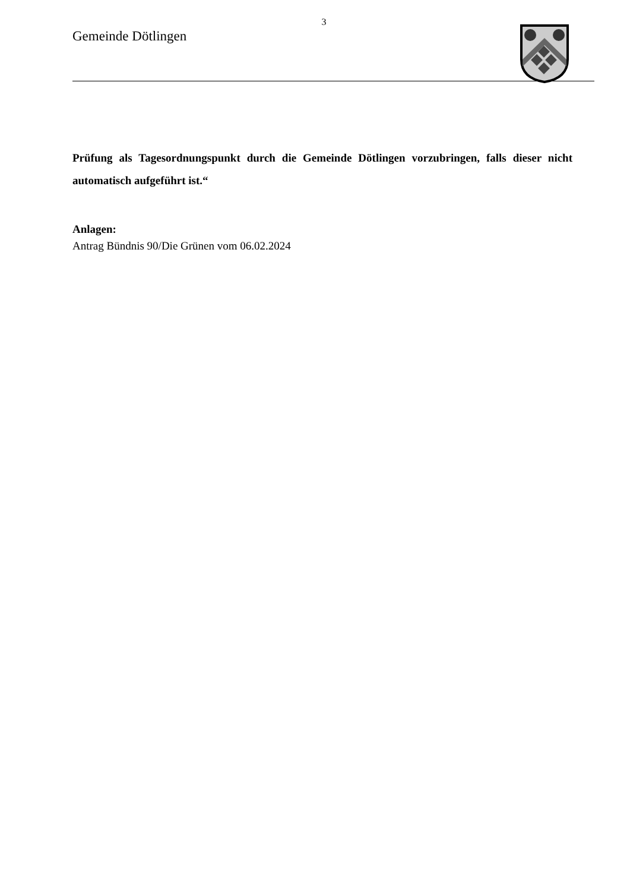3
Gemeinde Dötlingen
Prüfung als Tagesordnungspunkt durch die Gemeinde Dötlingen vorzubringen, falls dieser nicht automatisch aufgeführt ist.“
Anlagen:
Antrag Bündnis 90/Die Grünen vom 06.02.2024